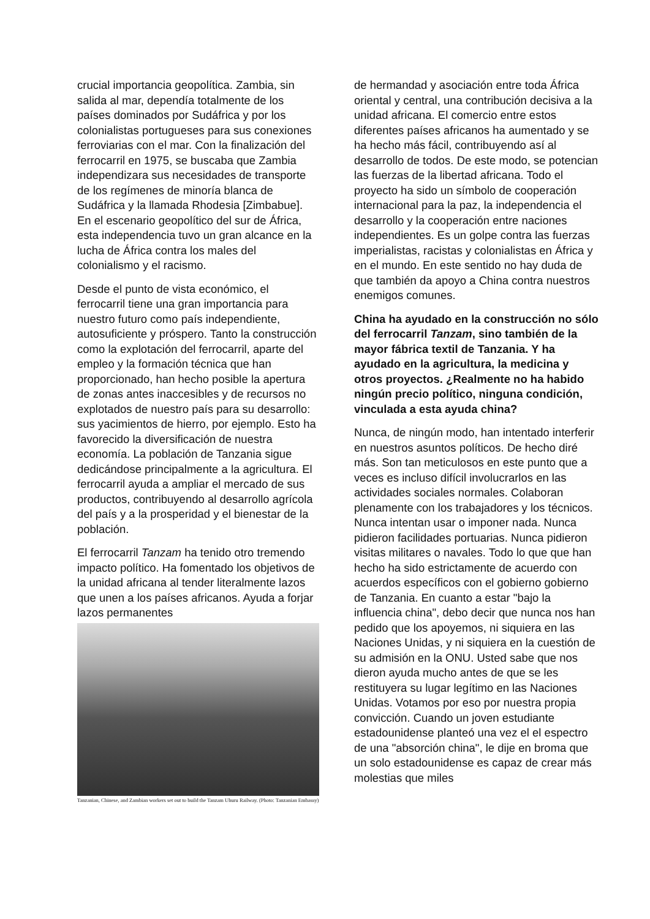crucial importancia geopolítica. Zambia, sin salida al mar, dependía totalmente de los países dominados por Sudáfrica y por los colonialistas portugueses para sus conexiones ferroviarias con el mar. Con la finalización del ferrocarril en 1975, se buscaba que Zambia independizara sus necesidades de transporte de los regímenes de minoría blanca de Sudáfrica y la llamada Rhodesia [Zimbabue]. En el escenario geopolítico del sur de África, esta independencia tuvo un gran alcance en la lucha de África contra los males del colonialismo y el racismo.
Desde el punto de vista económico, el ferrocarril tiene una gran importancia para nuestro futuro como país independiente, autosuficiente y próspero. Tanto la construcción como la explotación del ferrocarril, aparte del empleo y la formación técnica que han proporcionado, han hecho posible la apertura de zonas antes inaccesibles y de recursos no explotados de nuestro país para su desarrollo: sus yacimientos de hierro, por ejemplo. Esto ha favorecido la diversificación de nuestra economía. La población de Tanzania sigue dedicándose principalmente a la agricultura. El ferrocarril ayuda a ampliar el mercado de sus productos, contribuyendo al desarrollo agrícola del país y a la prosperidad y el bienestar de la población.
El ferrocarril Tanzam ha tenido otro tremendo impacto político. Ha fomentado los objetivos de la unidad africana al tender literalmente lazos que unen a los países africanos. Ayuda a forjar lazos permanentes
Tanzanian, Chinese, and Zambian workers set out to build the Tanzam Uhuru Railway. (Photo: Tanzanian Embassy)
de hermandad y asociación entre toda África oriental y central, una contribución decisiva a la unidad africana. El comercio entre estos diferentes países africanos ha aumentado y se ha hecho más fácil, contribuyendo así al desarrollo de todos. De este modo, se potencian las fuerzas de la libertad africana. Todo el proyecto ha sido un símbolo de cooperación internacional para la paz, la independencia el desarrollo y la cooperación entre naciones independientes. Es un golpe contra las fuerzas imperialistas, racistas y colonialistas en África y en el mundo. En este sentido no hay duda de que también da apoyo a China contra nuestros enemigos comunes.
China ha ayudado en la construcción no sólo del ferrocarril Tanzam, sino también de la mayor fábrica textil de Tanzania. Y ha ayudado en la agricultura, la medicina y otros proyectos. ¿Realmente no ha habido ningún precio político, ninguna condición, vinculada a esta ayuda china?
Nunca, de ningún modo, han intentado interferir en nuestros asuntos políticos. De hecho diré más. Son tan meticulosos en este punto que a veces es incluso difícil involucrarlos en las actividades sociales normales. Colaboran plenamente con los trabajadores y los técnicos. Nunca intentan usar o imponer nada. Nunca pidieron facilidades portuarias. Nunca pidieron visitas militares o navales. Todo lo que que han hecho ha sido estrictamente de acuerdo con acuerdos específicos con el gobierno gobierno de Tanzania. En cuanto a estar "bajo la influencia china", debo decir que nunca nos han pedido que los apoyemos, ni siquiera en las Naciones Unidas, y ni siquiera en la cuestión de su admisión en la ONU. Usted sabe que nos dieron ayuda mucho antes de que se les restituyera su lugar legítimo en las Naciones Unidas. Votamos por eso por nuestra propia convicción. Cuando un joven estudiante estadounidense planteó una vez el el espectro de una "absorción china", le dije en broma que un solo estadounidense es capaz de crear más molestias que miles